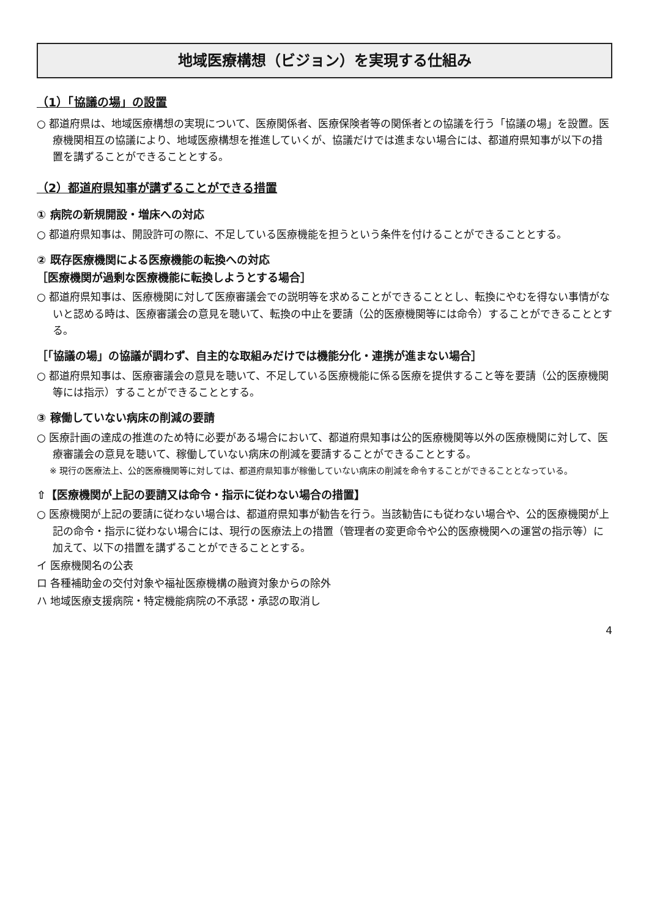地域医療構想（ビジョン）を実現する仕組み
（1）「協議の場」の設置
○ 都道府県は、地域医療構想の実現について、医療関係者、医療保険者等の関係者との協議を行う「協議の場」を設置。医療機関相互の協議により、地域医療構想を推進していくが、協議だけでは進まない場合には、都道府県知事が以下の措置を講ずることができることとする。
（2）都道府県知事が講ずることができる措置
① 病院の新規開設・増床への対応
○ 都道府県知事は、開設許可の際に、不足している医療機能を担うという条件を付けることができることとする。
② 既存医療機関による医療機能の転換への対応
［医療機関が過剰な医療機能に転換しようとする場合］
○ 都道府県知事は、医療機関に対して医療審議会での説明等を求めることができることとし、転換にやむを得ない事情がないと認める時は、医療審議会の意見を聴いて、転換の中止を要請（公的医療機関等には命令）することができることとする。
［「協議の場」の協議が調わず、自主的な取組みだけでは機能分化・連携が進まない場合］
○ 都道府県知事は、医療審議会の意見を聴いて、不足している医療機能に係る医療を提供すること等を要請（公的医療機関等には指示）することができることとする。
③ 稼働していない病床の削減の要請
○ 医療計画の達成の推進のため特に必要がある場合において、都道府県知事は公的医療機関等以外の医療機関に対して、医療審議会の意見を聴いて、稼働していない病床の削減を要請することができることとする。
※ 現行の医療法上、公的医療機関等に対しては、都道府県知事が稼働していない病床の削減を命令することができることとなっている。
⇧【医療機関が上記の要請又は命令・指示に従わない場合の措置】
○ 医療機関が上記の要請に従わない場合は、都道府県知事が勧告を行う。当該勧告にも従わない場合や、公的医療機関が上記の命令・指示に従わない場合には、現行の医療法上の措置（管理者の変更命令や公的医療機関への運営の指示等）に加えて、以下の措置を講ずることができることとする。
イ 医療機関名の公表
ロ 各種補助金の交付対象や福祉医療機構の融資対象からの除外
ハ 地域医療支援病院・特定機能病院の不承認・承認の取消し
4